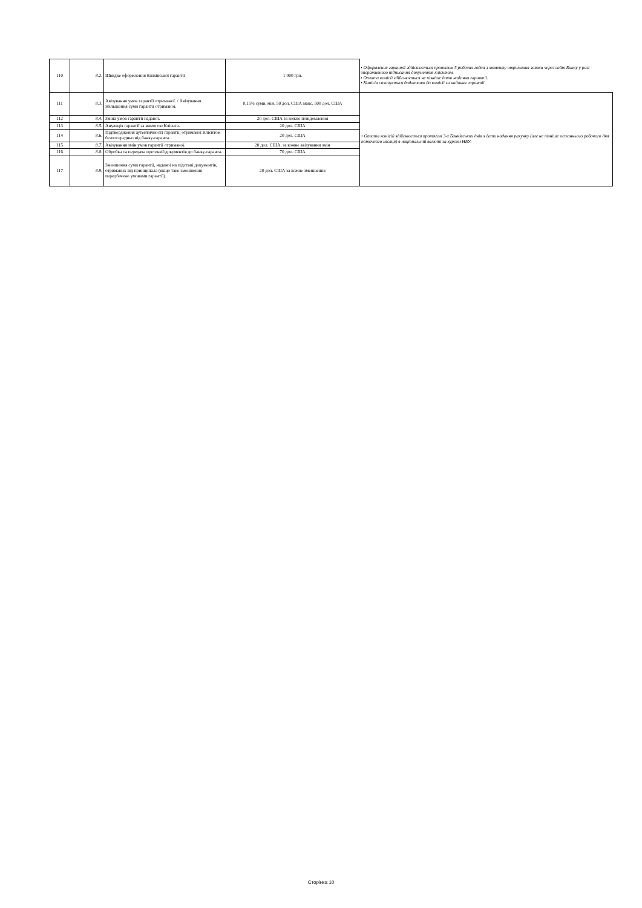| 110 | 8.2. | Швидке оформлення банківської гарантії | 1 000 грн. | • Оформлення гарантії здійснюється протягом 5 робочих годин з моменту отримання заявки через сайт Банку у разі оперативного підписання документів клієнтом. • Оплата комісії здійснюється не пізніше дати надання гарантії. • Комісія сплачується додатково до комісії за надання гарантії |
| 111 | 8.3. | Авізування умов гарантії отриманої. / Авізування збільшення суми гарантії отриманої. | 0,15% суми, мін. 50 дол. США макс. 500 дол. США | • Оплата комісій здійснюється протягом 3-х Банківських днів з дати надання рахунку (але не пізніше останнього робочого дня поточного місяця) в національній валюті за курсом НБУ. |
| 112 | 8.4. | Зміна умов гарантії наданої. | 20 дол. США за кожне повідомлення | |
| 113 | 8.5. | Ануляція гарантії за вимогою Клієнта. | 20 дол. США | |
| 114 | 8.6. | Підтвердження аутентичності гарантії, отриманої Клієнтом безпосередньо від банку-гаранта. | 20 дол. США | |
| 115 | 8.7. | Авізування змін умов гарантії отриманої. | 20 дол. США, за кожне авізування змін | |
| 116 | 8.8. | Обробка та передача претензії/документів до банку-гаранта. | 70 дол. США | |
| 117 | 8.9. | Зменшення суми гарантії, наданої на підставі документів, отриманих від принципала (якщо таке зменшення передбачено умовами гарантії). | 20 дол. США за кожне зменшення | |
Сторінка 10